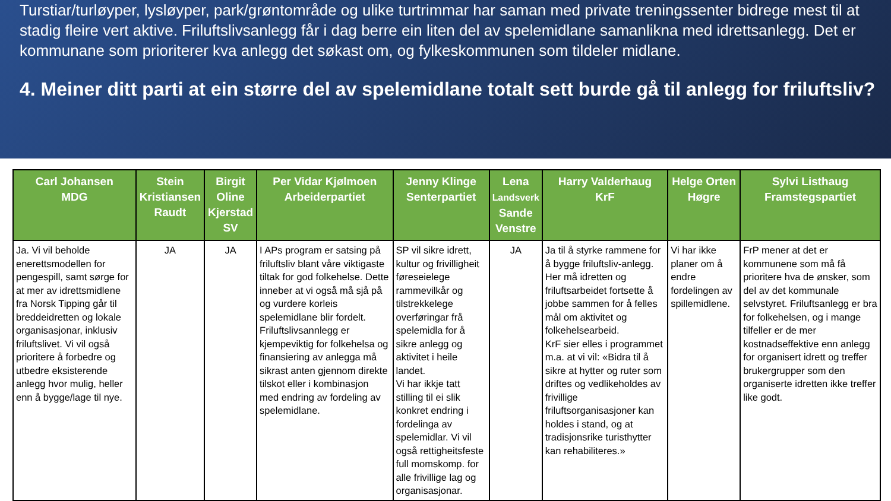Turstiar/turløyper, lysløyper, park/grøntområde og ulike turtrimmar har saman med private treningssenter bidrege mest til at stadig fleire vert aktive. Friluftslivsanlegg får i dag berre ein liten del av spelemidlane samanlikna med idrettsanlegg. Det er kommunane som prioriterer kva anlegg det søkast om, og fylkeskommunen som tildeler midlane.
4. Meiner ditt parti at ein større del av spelemidlane totalt sett burde gå til anlegg for friluftsliv?
| Carl Johansen MDG | Stein Kristiansen Raudt | Birgit Oline Kjerstad SV | Per Vidar Kjølmoen Arbeiderpartiet | Jenny Klinge Senterpartiet | Lena Landsverk Sande Venstre | Harry Valderhaug KrF | Helge Orten Høgre | Sylvi Listhaug Framstegspartiet |
| --- | --- | --- | --- | --- | --- | --- | --- | --- |
| Ja. Vi vil beholde enerettsmodellen for pengespill, samt sørge for at mer av idrettsmidlene fra Norsk Tipping går til breddeidretten og lokale organisasjonar, inklusiv friluftslivet. Vi vil også prioritere å forbedre og utbedre eksisterende anlegg hvor mulig, heller enn å bygge/lage til nye. | JA | JA | I APs program er satsing på friluftsliv blant våre viktigaste tiltak for god folkehelse. Dette inneber at vi også må sjå på og vurdere korleis spelemidlane blir fordelt. Friluftslivsannlegg er kjempeviktig for folkehelsa og finansiering av anlegga må sikrast anten gjennom direkte tilskot eller i kombinasjon med endring av fordeling av spelemidlane. | SP vil sikre idrett, kultur og frivilligheit føreseielege rammevilkår og tilstrekkelege overføringar frå spelemidla for å sikre anlegg og aktivitet i heile landet. Vi har ikkje tatt stilling til ei slik konkret endring i fordelinga av spelemidlar. Vi vil også rettigheitsfeste full momskomp. for alle frivillige lag og organisasjonar. | JA | Ja til å styrke rammene for å bygge friluftsliv-anlegg. Her må idretten og friluftsarbeidet fortsette å jobbe sammen for å felles mål om aktivitet og folkehelsearbeid. KrF sier elles i programmet m.a. at vi vil: «Bidra til å sikre at hytter og ruter som driftes og vedlikeholdes av frivillige friluftsorganisasjoner kan holdes i stand, og at tradisjonsrike turisthytter kan rehabiliteres.» | Vi har ikke planer om å endre fordelingen av spillemidlene. | FrP mener at det er kommunene som må få prioritere hva de ønsker, som del av det kommunale selvstyret. Friluftsanlegg er bra for folkehelsen, og i mange tilfeller er de mer kostnadseffektive enn anlegg for organisert idrett og treffer brukergrupper som den organiserte idretten ikke treffer like godt. |